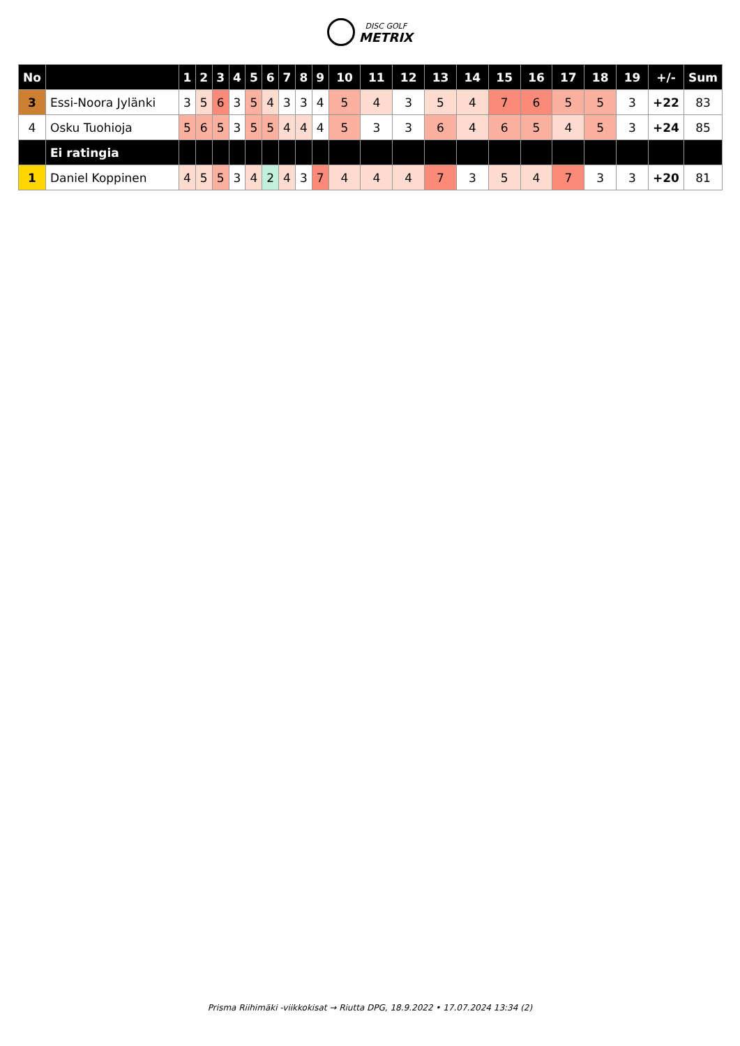DISC GOLF
METRIX
| No | | 1 | 2 | 3 | 4 | 5 | 6 | 7 | 8 | 9 | 10 | 11 | 12 | 13 | 14 | 15 | 16 | 17 | 18 | 19 | +/- | Sum |
| --- | --- | --- | --- | --- | --- | --- | --- | --- | --- | --- | --- | --- | --- | --- | --- | --- | --- | --- | --- | --- | --- | --- |
| 3 | Essi-Noora Jylänki | 3 | 5 | 6 | 3 | 5 | 4 | 3 | 3 | 4 | 5 | 4 | 3 | 5 | 4 | 7 | 6 | 5 | 5 | 3 | +22 | 83 |
| 4 | Osku Tuohioja | 5 | 6 | 5 | 3 | 5 | 5 | 4 | 4 | 4 | 5 | 3 | 3 | 6 | 4 | 6 | 5 | 4 | 5 | 3 | +24 | 85 |
| | Ei ratingia | | | | | | | | | | | | | | | | | | | | | |
| 1 | Daniel Koppinen | 4 | 5 | 5 | 3 | 4 | 2 | 4 | 3 | 7 | 4 | 4 | 4 | 7 | 3 | 5 | 4 | 7 | 3 | 3 | +20 | 81 |
Prisma Riihimäki -viikkokisat → Riutta DPG, 18.9.2022 • 17.07.2024 13:34 (2)